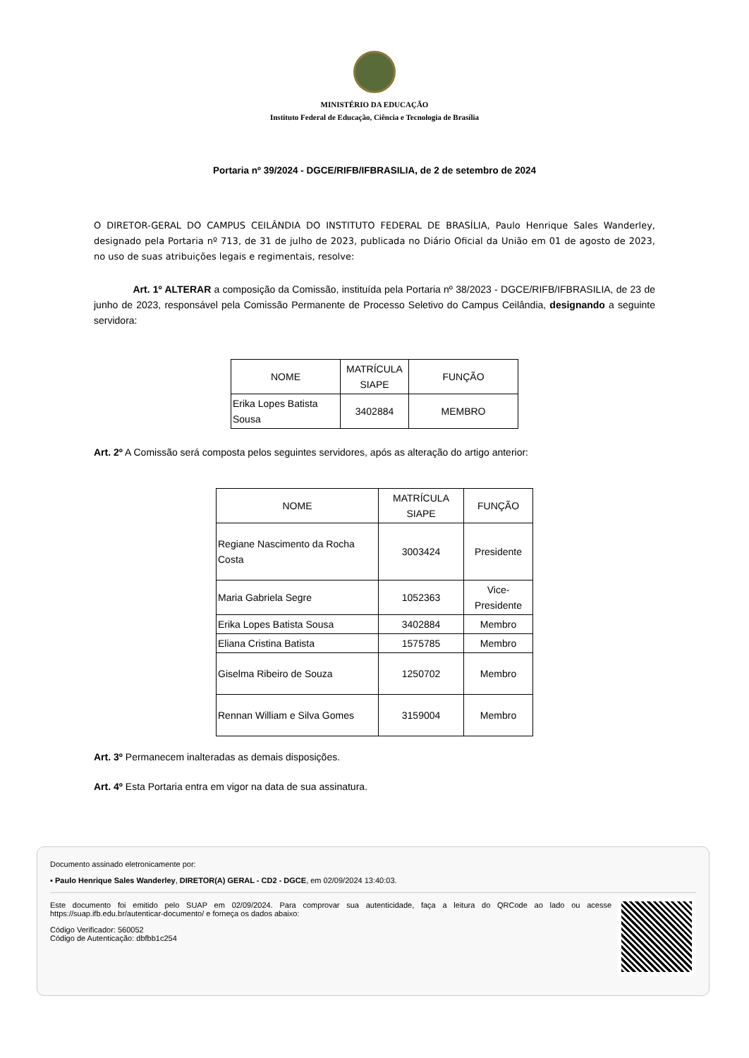MINISTÉRIO DA EDUCAÇÃO
Instituto Federal de Educação, Ciência e Tecnologia de Brasília
Portaria nº 39/2024 - DGCE/RIFB/IFBRASILIA, de 2 de setembro de 2024
O DIRETOR-GERAL DO CAMPUS CEILÂNDIA DO INSTITUTO FEDERAL DE BRASÍLIA, Paulo Henrique Sales Wanderley, designado pela Portaria nº 713, de 31 de julho de 2023, publicada no Diário Oficial da União em 01 de agosto de 2023, no uso de suas atribuições legais e regimentais, resolve:
Art. 1º ALTERAR a composição da Comissão, instituída pela Portaria nº 38/2023 - DGCE/RIFB/IFBRASILIA, de 23 de junho de 2023, responsável pela Comissão Permanente de Processo Seletivo do Campus Ceilândia, designando a seguinte servidora:
| NOME | MATRÍCULA SIAPE | FUNÇÃO |
| --- | --- | --- |
| Erika Lopes Batista Sousa | 3402884 | MEMBRO |
Art. 2º A Comissão será composta pelos seguintes servidores, após as alteração do artigo anterior:
| NOME | MATRÍCULA SIAPE | FUNÇÃO |
| --- | --- | --- |
| Regiane Nascimento da Rocha Costa | 3003424 | Presidente |
| Maria Gabriela Segre | 1052363 | Vice-Presidente |
| Erika Lopes Batista Sousa | 3402884 | Membro |
| Eliana Cristina Batista | 1575785 | Membro |
| Giselma Ribeiro de Souza | 1250702 | Membro |
| Rennan William e Silva Gomes | 3159004 | Membro |
Art. 3º Permanecem inalteradas as demais disposições.
Art. 4º Esta Portaria entra em vigor na data de sua assinatura.
Documento assinado eletronicamente por:
▪ Paulo Henrique Sales Wanderley, DIRETOR(A) GERAL - CD2 - DGCE, em 02/09/2024 13:40:03.
Este documento foi emitido pelo SUAP em 02/09/2024. Para comprovar sua autenticidade, faça a leitura do QRCode ao lado ou acesse https://suap.ifb.edu.br/autenticar-documento/ e forneça os dados abaixo:
Código Verificador: 560052
Código de Autenticação: dbfbb1c254